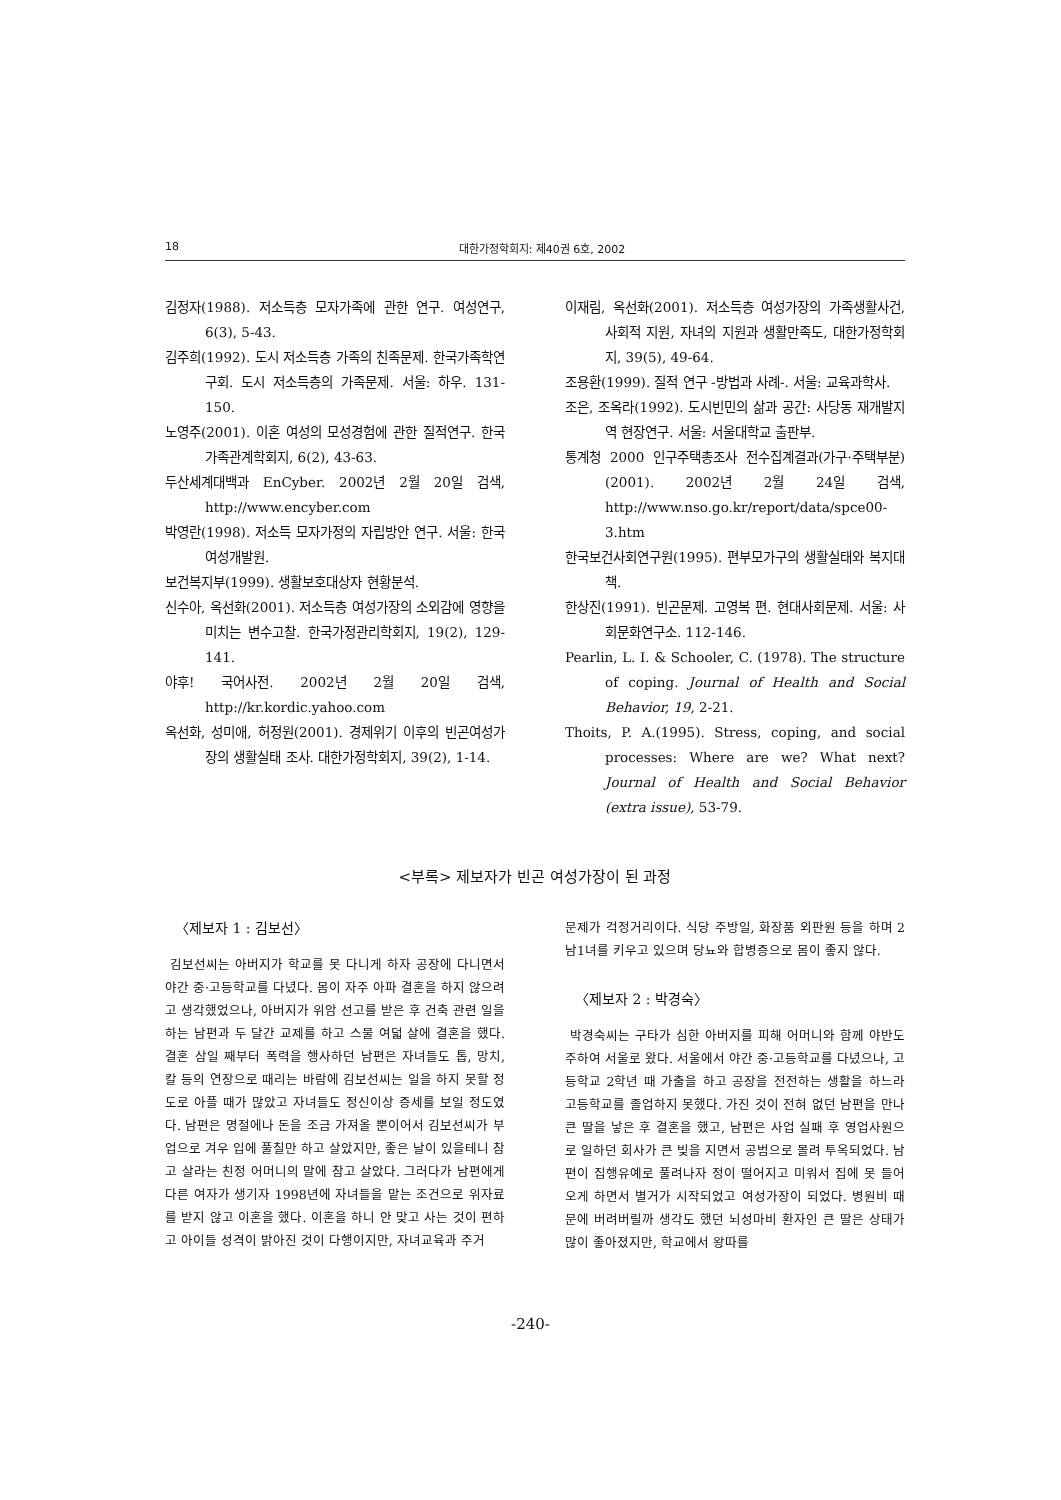18 대한가정학회지: 제40권 6호, 2002
김정자(1988). 저소득층 모자가족에 관한 연구. 여성연구, 6(3), 5-43.
김주희(1992). 도시 저소득층 가족의 친족문제. 한국가족학연구회. 도시 저소득층의 가족문제. 서울: 하우. 131-150.
노영주(2001). 이혼 여성의 모성경험에 관한 질적연구. 한국가족관계학회지, 6(2), 43-63.
두산세계대백과 EnCyber. 2002년 2월 20일 검색, http://www.encyber.com
박영란(1998). 저소득 모자가정의 자립방안 연구. 서울: 한국여성개발원.
보건복지부(1999). 생활보호대상자 현황분석.
신수아, 옥선화(2001). 저소득층 여성가장의 소외감에 영향을 미치는 변수고찰. 한국가정관리학회지, 19(2), 129-141.
야후! 국어사전. 2002년 2월 20일 검색, http://kr.kordic.yahoo.com
옥선화, 성미애, 허정원(2001). 경제위기 이후의 빈곤여성가장의 생활실태 조사. 대한가정학회지, 39(2), 1-14.
이재림, 옥선화(2001). 저소득층 여성가장의 가족생활사건, 사회적 지원, 자녀의 지원과 생활만족도, 대한가정학회지, 39(5), 49-64.
조용환(1999). 질적 연구 -방법과 사례-. 서울: 교육과학사.
조은, 조옥라(1992). 도시빈민의 삶과 공간: 사당동 재개발지역 현장연구. 서울: 서울대학교 출판부.
통계청 2000 인구주택총조사 전수집계결과(가구·주택부분)(2001). 2002년 2월 24일 검색, http://www.nso.go.kr/report/data/spce00-3.htm
한국보건사회연구원(1995). 편부모가구의 생활실태와 복지대책.
한상진(1991). 빈곤문제. 고영복 편. 현대사회문제. 서울: 사회문화연구소. 112-146.
Pearlin, L. I. & Schooler, C. (1978). The structure of coping. Journal of Health and Social Behavior, 19, 2-21.
Thoits, P. A.(1995). Stress, coping, and social processes: Where are we? What next? Journal of Health and Social Behavior (extra issue), 53-79.
<부록> 제보자가 빈곤 여성가장이 된 과정
〈제보자 1 : 김보선〉
김보선씨는 아버지가 학교를 못 다니게 하자 공장에 다니면서 야간 중·고등학교를 다녔다. 몸이 자주 아파 결혼을 하지 않으려고 생각했었으나, 아버지가 위암 선고를 받은 후 건축 관련 일을 하는 남편과 두 달간 교제를 하고 스물 여덟 살에 결혼을 했다. 결혼 삼일 째부터 폭력을 행사하던 남편은 자녀들도 톱, 망치, 칼 등의 연장으로 때리는 바람에 김보선씨는 일을 하지 못할 정도로 아플 때가 많았고 자녀들도 정신이상 증세를 보일 정도였다. 남편은 명절에나 돈을 조금 가져올 뿐이어서 김보선씨가 부업으로 겨우 입에 풀칠만 하고 살았지만, 좋은 날이 있을테니 참고 살라는 친정 어머니의 말에 참고 살았다. 그러다가 남편에게 다른 여자가 생기자 1998년에 자녀들을 맡는 조건으로 위자료를 받지 않고 이혼을 했다. 이혼을 하니 안 맞고 사는 것이 편하고 아이들 성격이 밝아진 것이 다행이지만, 자녀교육과 주거
문제가 걱정거리이다. 식당 주방일, 화장품 외판원 등을 하며 2남1녀를 키우고 있으며 당뇨와 합병증으로 몸이 좋지 않다.
〈제보자 2 : 박경숙〉
박경숙씨는 구타가 심한 아버지를 피해 어머니와 함께 야반도주하여 서울로 왔다. 서울에서 야간 중·고등학교를 다녔으나, 고등학교 2학년 때 가출을 하고 공장을 전전하는 생활을 하느라 고등학교를 졸업하지 못했다. 가진 것이 전혀 없던 남편을 만나 큰 딸을 낳은 후 결혼을 했고, 남편은 사업 실패 후 영업사원으로 일하던 회사가 큰 빚을 지면서 공범으로 몰려 투옥되었다. 남편이 집행유예로 풀려나자 정이 떨어지고 미워서 집에 못 들어오게 하면서 별거가 시작되었고 여성가장이 되었다. 병원비 때문에 버려버릴까 생각도 했던 뇌성마비 환자인 큰 딸은 상태가 많이 좋아졌지만, 학교에서 왕따를
-240-